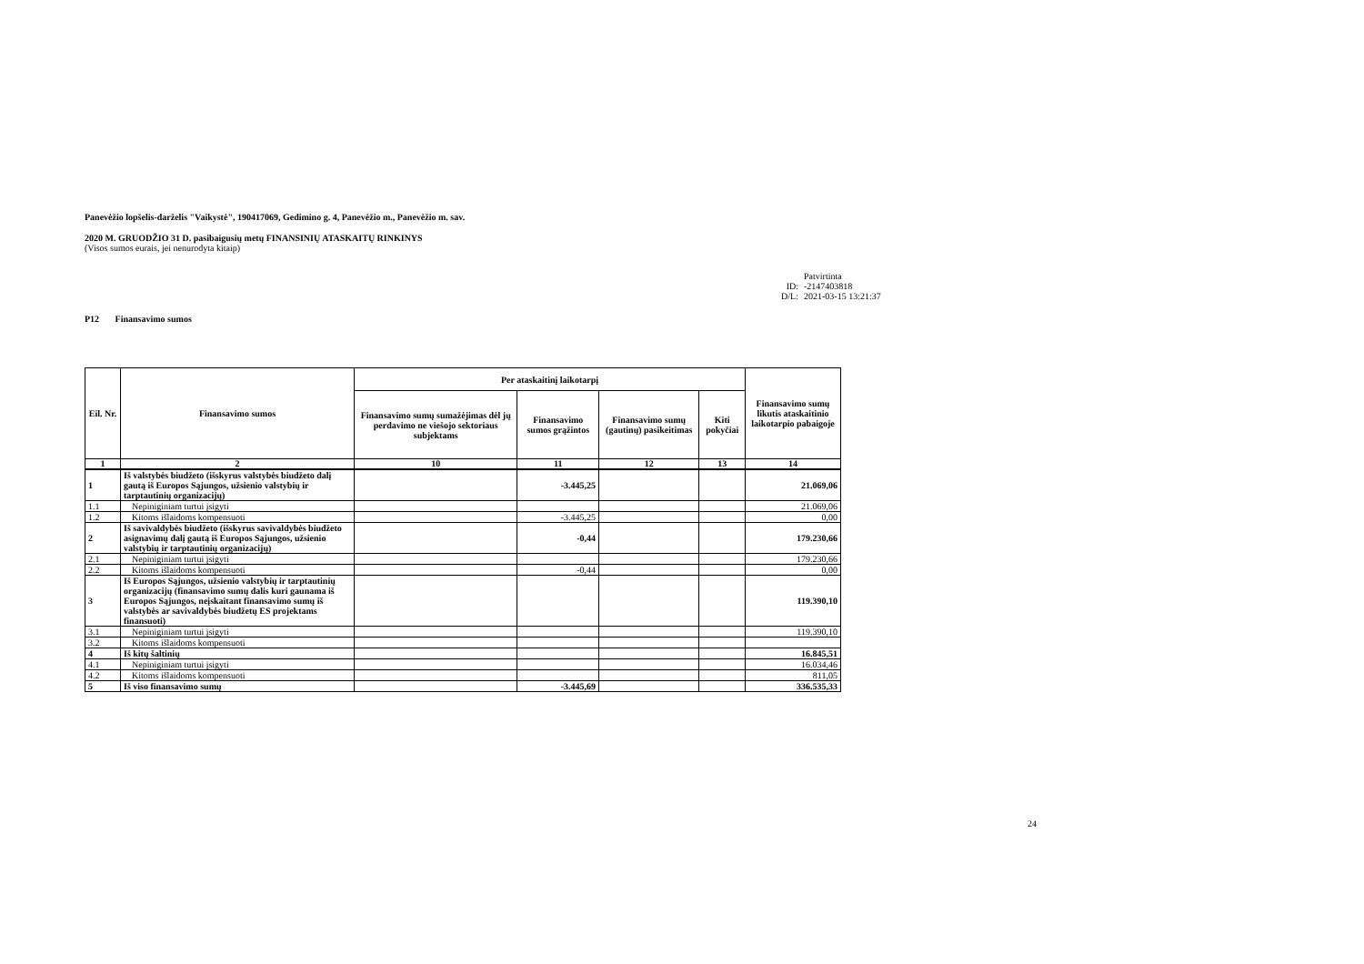Panevėžio lopšelis-darželis "Vaikystė", 190417069, Gedimino g. 4, Panevėžio m., Panevėžio m. sav.
2020 M. GRUODŽIO 31 D. pasibaigusių metų FINANSINIŲ ATASKAITŲ RINKINYS
(Visos sumos eurais, jei nenurodyta kitaip)
Patvirtinta
ID: -2147403818
D/L: 2021-03-15 13:21:37
P12 Finansavimo sumos
| Eil. Nr. | Finansavimo sumos | Per ataskaitinį laikotarpį | | | | Finansavimo sumų likutis ataskaitinio laikotarpio pabaigoje |
| --- | --- | --- | --- | --- | --- | --- |
| | | Finansavimo sumų sumažėjimas dėl jų perdavimo ne viešojo sektoriaus subjektams | Finansavimo sumos grąžintos | Finansavimo sumų (gautinų) pasikeitimas | Kiti pokyčiai | |
| 1 | 2 | 10 | 11 | 12 | 13 | 14 |
| 1 | Iš valstybės biudžeto (išskyrus valstybės biudžeto dalį gautą iš Europos Sąjungos, užsienio valstybių ir tarptautinių organizacijų) | | -3.445,25 | | | 21.069,06 |
| 1.1 | Nepiniginiam turtui įsigyti | | | | | 21.069,06 |
| 1.2 | Kitoms išlaidoms kompensuoti | | -3.445,25 | | | 0,00 |
| 2 | Iš savivaldybės biudžeto (išskyrus savivaldybės biudžeto asignavimų dalį gautą iš Europos Sąjungos, užsienio valstybių ir tarptautinių organizacijų) | | -0,44 | | | 179.230,66 |
| 2.1 | Nepiniginiam turtui įsigyti | | | | | 179.230,66 |
| 2.2 | Kitoms išlaidoms kompensuoti | | -0,44 | | | 0,00 |
| 3 | Iš Europos Sąjungos, užsienio valstybių ir tarptautinių organizacijų (finansavimo sumų dalis kuri gaunama iš Europos Sąjungos, neįskaitant finansavimo sumų iš valstybės ar savivaldybės biudžetų ES projektams finansuoti) | | | | | 119.390,10 |
| 3.1 | Nepiniginiam turtui įsigyti | | | | | 119.390,10 |
| 3.2 | Kitoms išlaidoms kompensuoti | | | | | |
| 4 | Iš kitų šaltinių | | | | | 16.845,51 |
| 4.1 | Nepiniginiam turtui įsigyti | | | | | 16.034,46 |
| 4.2 | Kitoms išlaidoms kompensuoti | | | | | 811,05 |
| 5 | Iš viso finansavimo sumų | | -3.445,69 | | | 336.535,33 |
24